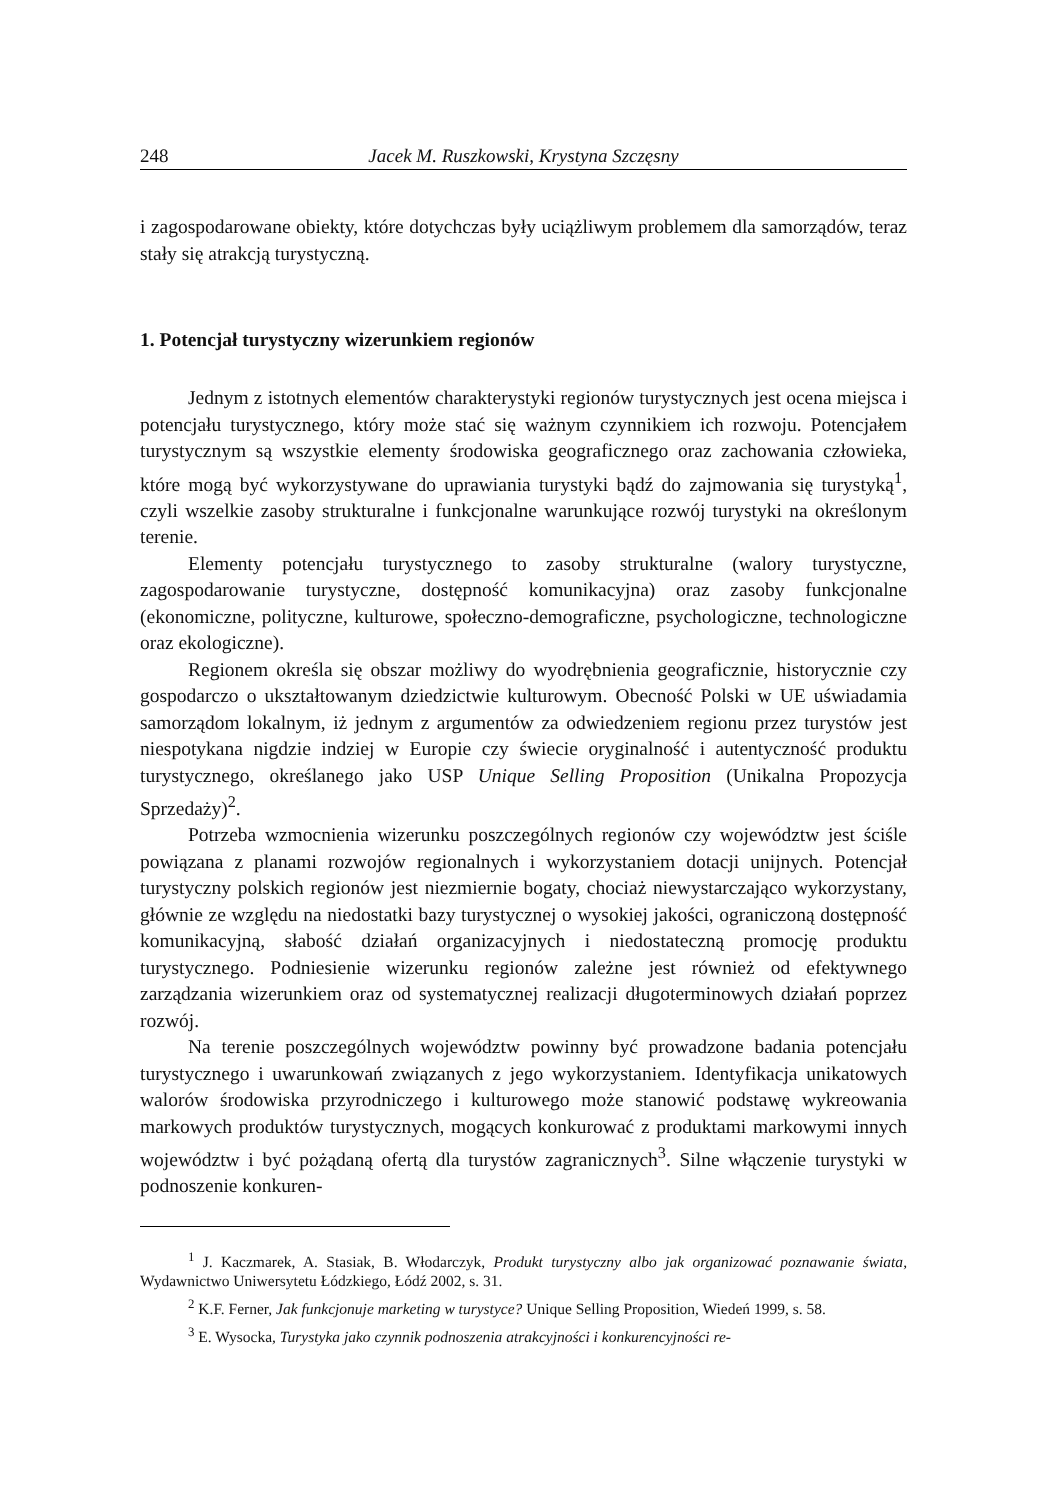248 Jacek M. Ruszkowski, Krystyna Szczęsny
i zagospodarowane obiekty, które dotychczas były uciążliwym problemem dla samorządów, teraz stały się atrakcją turystyczną.
1. Potencjał turystyczny wizerunkiem regionów
Jednym z istotnych elementów charakterystyki regionów turystycznych jest ocena miejsca i potencjału turystycznego, który może stać się ważnym czynnikiem ich rozwoju. Potencjałem turystycznym są wszystkie elementy środowiska geograficznego oraz zachowania człowieka, które mogą być wykorzystywane do uprawiania turystyki bądź do zajmowania się turystyką<sup>1</sup>, czyli wszelkie zasoby strukturalne i funkcjonalne warunkujące rozwój turystyki na określonym terenie.
Elementy potencjału turystycznego to zasoby strukturalne (walory turystyczne, zagospodarowanie turystyczne, dostępność komunikacyjna) oraz zasoby funkcjonalne (ekonomiczne, polityczne, kulturowe, społeczno-demograficzne, psychologiczne, technologiczne oraz ekologiczne).
Regionem określa się obszar możliwy do wyodrębnienia geograficznie, historycznie czy gospodarczo o ukształtowanym dziedzictwie kulturowym. Obecność Polski w UE uświadamia samorządom lokalnym, iż jednym z argumentów za odwiedzeniem regionu przez turystów jest niespotykana nigdzie indziej w Europie czy świecie oryginalność i autentyczność produktu turystycznego, określanego jako USP Unique Selling Proposition (Unikalna Propozycja Sprzedaży)<sup>2</sup>.
Potrzeba wzmocnienia wizerunku poszczególnych regionów czy województw jest ściśle powiązana z planami rozwojów regionalnych i wykorzystaniem dotacji unijnych. Potencjał turystyczny polskich regionów jest niezmiernie bogaty, chociaż niewystarczająco wykorzystany, głównie ze względu na niedostatki bazy turystycznej o wysokiej jakości, ograniczoną dostępność komunikacyjną, słabość działań organizacyjnych i niedostateczną promocję produktu turystycznego. Podniesienie wizerunku regionów zależne jest również od efektywnego zarządzania wizerunkiem oraz od systematycznej realizacji długoterminowych działań poprzez rozwój.
Na terenie poszczególnych województw powinny być prowadzone badania potencjału turystycznego i uwarunkowań związanych z jego wykorzystaniem. Identyfikacja unikatowych walorów środowiska przyrodniczego i kulturowego może stanowić podstawę wykreowania markowych produktów turystycznych, mogących konkurować z produktami markowymi innych województw i być pożądaną ofertą dla turystów zagranicznych<sup>3</sup>. Silne włączenie turystyki w podnoszenie konkuren-
<sup>1</sup> J. Kaczmarek, A. Stasiak, B. Włodarczyk, Produkt turystyczny albo jak organizować poznawanie świata, Wydawnictwo Uniwersytetu Łódzkiego, Łódź 2002, s. 31.
<sup>2</sup> K.F. Ferner, Jak funkcjonuje marketing w turystyce? Unique Selling Proposition, Wiedeń 1999, s. 58.
<sup>3</sup> E. Wysocka, Turystyka jako czynnik podnoszenia atrakcyjności i konkurencyjności re-